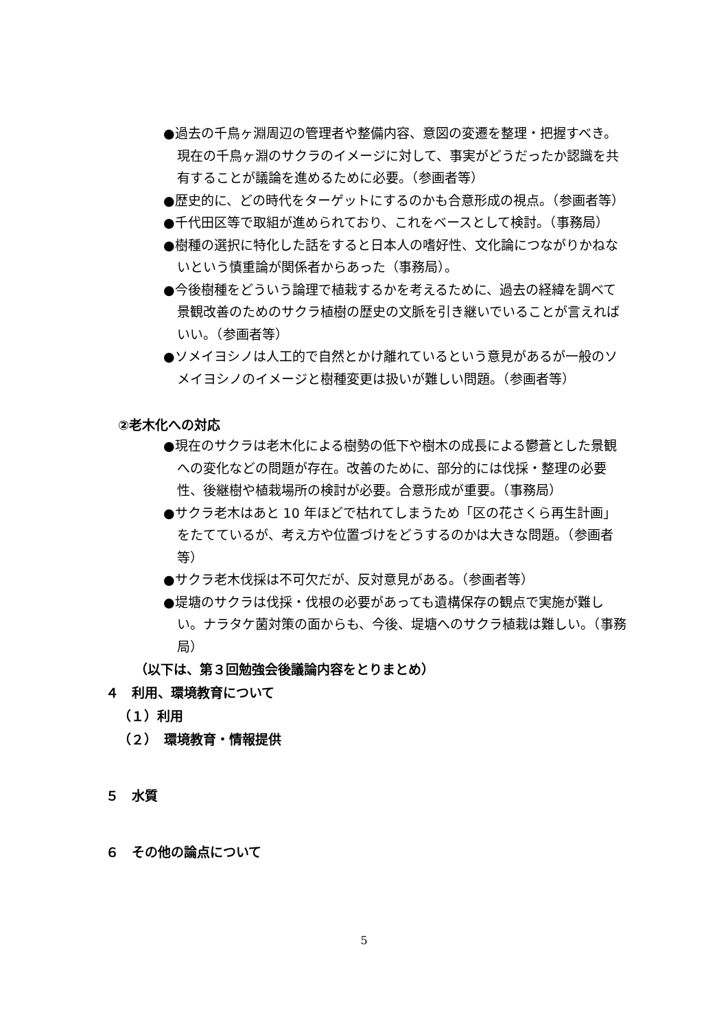●過去の千鳥ヶ淵周辺の管理者や整備内容、意図の変遷を整理・把握すべき。現在の千鳥ヶ淵のサクラのイメージに対して、事実がどうだったか認識を共有することが議論を進めるために必要。（参画者等）
●歴史的に、どの時代をターゲットにするのかも合意形成の視点。（参画者等）
●千代田区等で取組が進められており、これをベースとして検討。（事務局）
●樹種の選択に特化した話をすると日本人の嗜好性、文化論につながりかねないという慎重論が関係者からあった（事務局）。
●今後樹種をどういう論理で植栽するかを考えるために、過去の経緯を調べて景観改善のためのサクラ植樹の歴史の文脈を引き継いでいることが言えればいい。（参画者等）
●ソメイヨシノは人工的で自然とかけ離れているという意見があるが一般のソメイヨシノのイメージと樹種変更は扱いが難しい問題。（参画者等）
②老木化への対応
●現在のサクラは老木化による樹勢の低下や樹木の成長による鬱蒼とした景観への変化などの問題が存在。改善のために、部分的には伐採・整理の必要性、後継樹や植栽場所の検討が必要。合意形成が重要。（事務局）
●サクラ老木はあと 10 年ほどで枯れてしまうため「区の花さくら再生計画」をたてているが、考え方や位置づけをどうするのかは大きな問題。（参画者等）
●サクラ老木伐採は不可欠だが、反対意見がある。（参画者等）
●堤塘のサクラは伐採・伐根の必要があっても遺構保存の観点で実施が難しい。ナラタケ菌対策の面からも、今後、堤塘へのサクラ植栽は難しい。（事務局）
（以下は、第３回勉強会後議論内容をとりまとめ）
４　利用、環境教育について
（１）利用
（２）　環境教育・情報提供
５　水質
６　その他の論点について
5